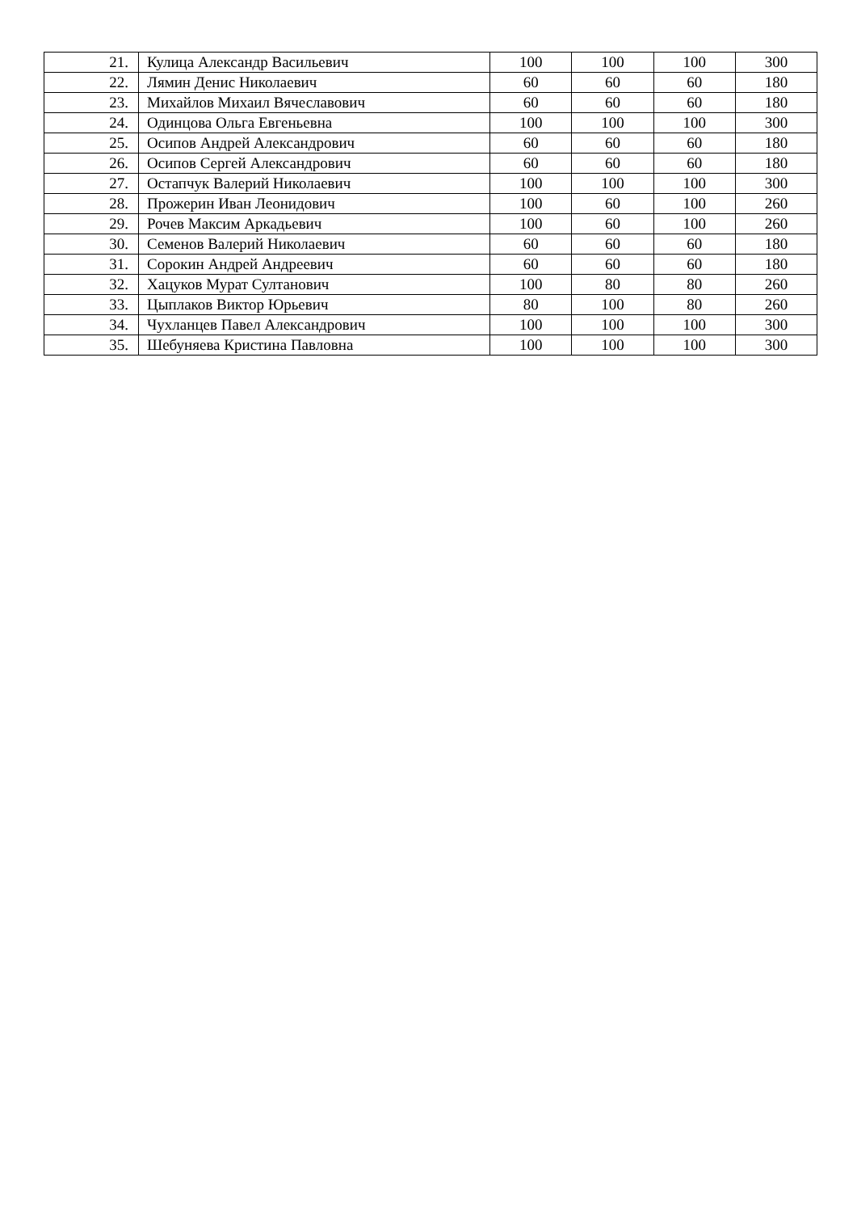| 21. | Кулица Александр Васильевич | 100 | 100 | 100 | 300 |
| 22. | Лямин Денис Николаевич | 60 | 60 | 60 | 180 |
| 23. | Михайлов Михаил Вячеславович | 60 | 60 | 60 | 180 |
| 24. | Одинцова Ольга Евгеньевна | 100 | 100 | 100 | 300 |
| 25. | Осипов Андрей Александрович | 60 | 60 | 60 | 180 |
| 26. | Осипов Сергей Александрович | 60 | 60 | 60 | 180 |
| 27. | Остапчук Валерий Николаевич | 100 | 100 | 100 | 300 |
| 28. | Прожерин Иван Леонидович | 100 | 60 | 100 | 260 |
| 29. | Рочев Максим Аркадьевич | 100 | 60 | 100 | 260 |
| 30. | Семенов Валерий Николаевич | 60 | 60 | 60 | 180 |
| 31. | Сорокин Андрей Андреевич | 60 | 60 | 60 | 180 |
| 32. | Хацуков Мурат Султанович | 100 | 80 | 80 | 260 |
| 33. | Цыплаков Виктор Юрьевич | 80 | 100 | 80 | 260 |
| 34. | Чухланцев Павел Александрович | 100 | 100 | 100 | 300 |
| 35. | Шебуняева Кристина Павловна | 100 | 100 | 100 | 300 |